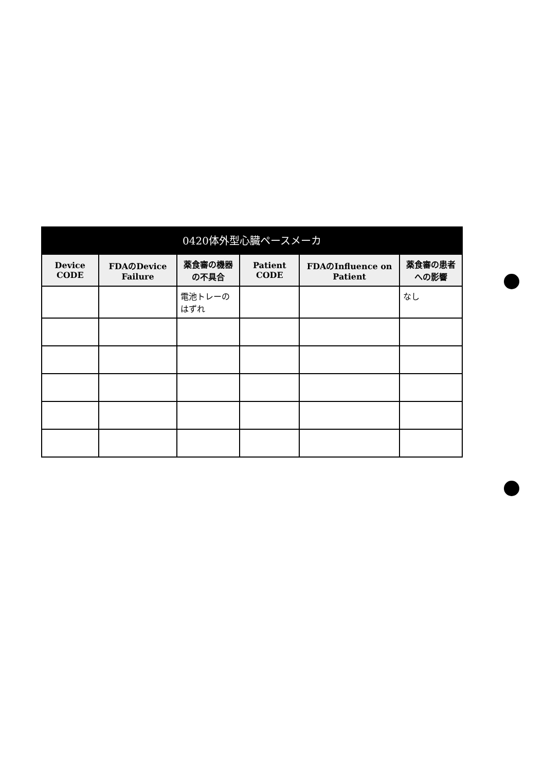0420体外型心臓ペースメーカ
| Device CODE | FDAのDevice Failure | 薬食審の機器の不具合 | Patient CODE | FDAのInfluence on Patient | 薬食審の患者への影響 |
| --- | --- | --- | --- | --- | --- |
| | | 電池トレーのはずれ | | | なし |